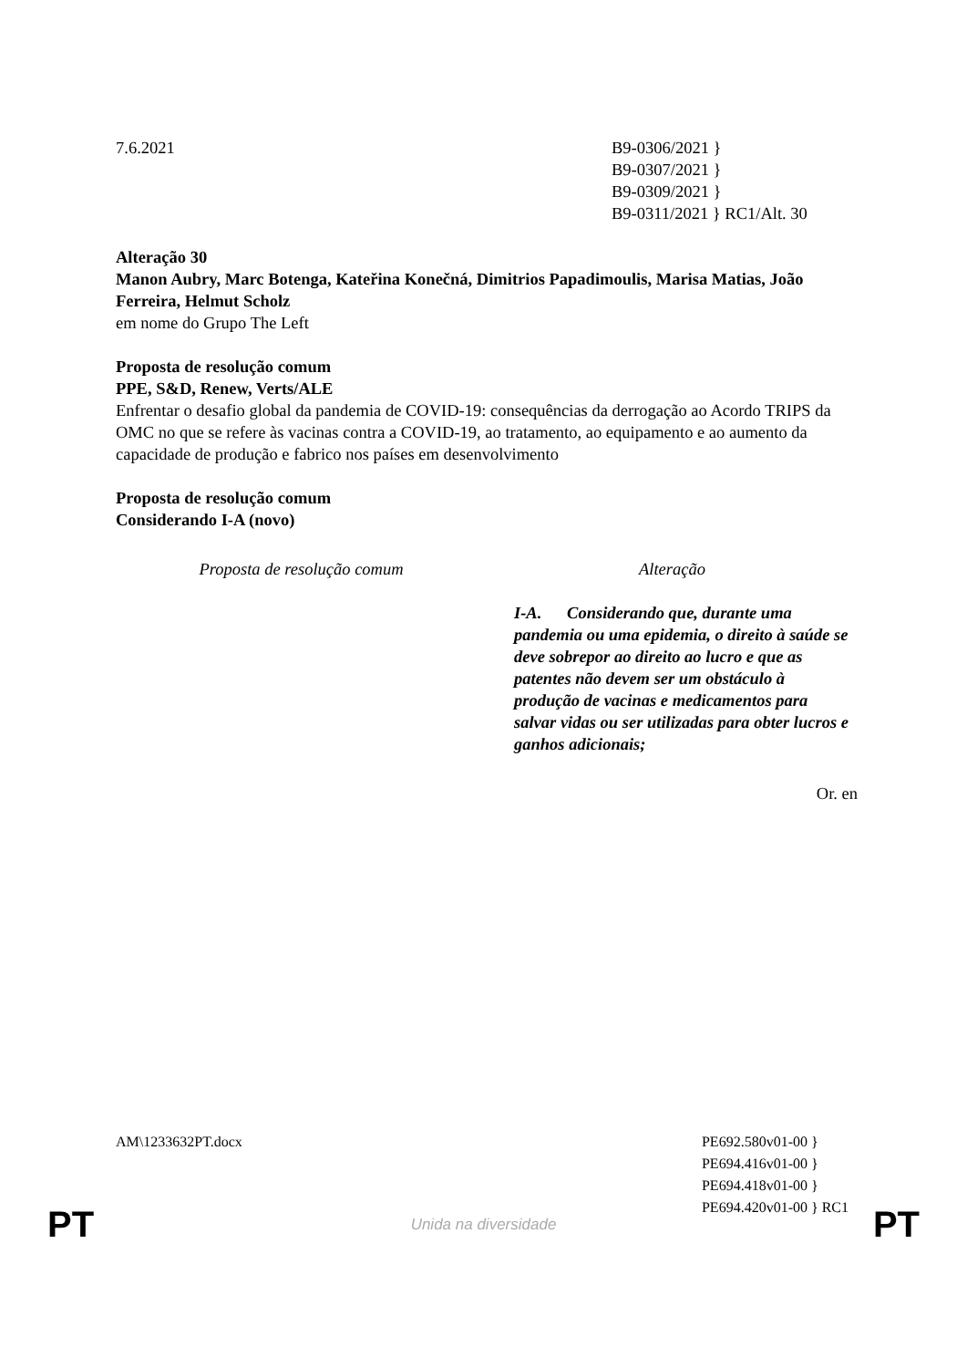7.6.2021 B9-0306/2021 }
B9-0307/2021 }
B9-0309/2021 }
B9-0311/2021 } RC1/Alt. 30
Alteração 30
Manon Aubry, Marc Botenga, Kateřina Konečná, Dimitrios Papadimoulis, Marisa Matias, João Ferreira, Helmut Scholz
em nome do Grupo The Left
Proposta de resolução comum
PPE, S&D, Renew, Verts/ALE
Enfrentar o desafio global da pandemia de COVID-19: consequências da derrogação ao Acordo TRIPS da OMC no que se refere às vacinas contra a COVID-19, ao tratamento, ao equipamento e ao aumento da capacidade de produção e fabrico nos países em desenvolvimento
Proposta de resolução comum
Considerando I-A (novo)
| Proposta de resolução comum | Alteração |
| --- | --- |
| | I-A. Considerando que, durante uma pandemia ou uma epidemia, o direito à saúde se deve sobrepor ao direito ao lucro e que as patentes não devem ser um obstáculo à produção de vacinas e medicamentos para salvar vidas ou ser utilizadas para obter lucros e ganhos adicionais; |
Or. en
AM\1233632PT.docx PE692.580v01-00 }
PE694.416v01-00 }
PE694.418v01-00 }
PE694.420v01-00 } RC1
PT Unida na diversidade PT